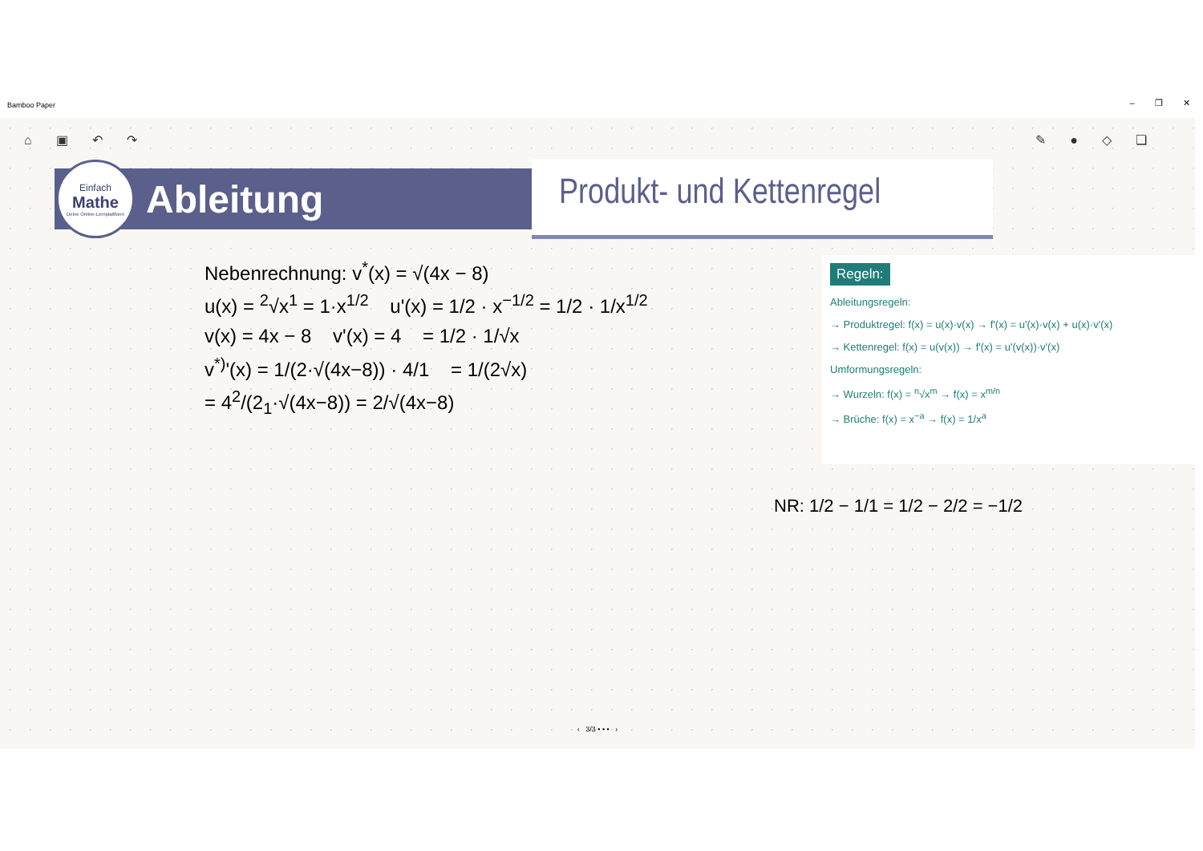Bamboo Paper – ❐ ✕
⌂ ▣ ↶ ↷ ✎ ● ◇ ❏
Einfach
Mathe
Deine Online-Lernplattform
Ableitung
Produkt- und Kettenregel
Nebenrechnung: v<sup>*</sup>(x) = √(4x − 8)
u(x) = <sup>2</sup>√x<sup>1</sup> = 1·x<sup>1/2</sup> u'(x) = 1/2 · x<sup>−1/2</sup> = 1/2 · 1/x<sup>1/2</sup>
v(x) = 4x − 8 v'(x) = 4 = 1/2 · 1/√x
v<sup>*)</sup>'(x) = 1/(2·√(4x−8)) · 4/1 = 1/(2√x)
= 4<sup>2</sup>/(2<sub>1</sub>·√(4x−8)) = 2/√(4x−8)
Regeln:
Ableitungsregeln:
→ Produktregel: f(x) = u(x)·v(x) → f'(x) = u'(x)·v(x) + u(x)·v'(x)
→ Kettenregel: f(x) = u(v(x)) → f'(x) = u'(v(x))·v'(x)
Umformungsregeln:
→ Wurzeln: f(x) = <sup>n</sup>√x<sup>m</sup> → f(x) = x<sup>m/n</sup>
→ Brüche: f(x) = x<sup>−a</sup> → f(x) = 1/x<sup>a</sup>
NR: 1/2 − 1/1 = 1/2 − 2/2 = −1/2
‹ 3/3 • • • ›